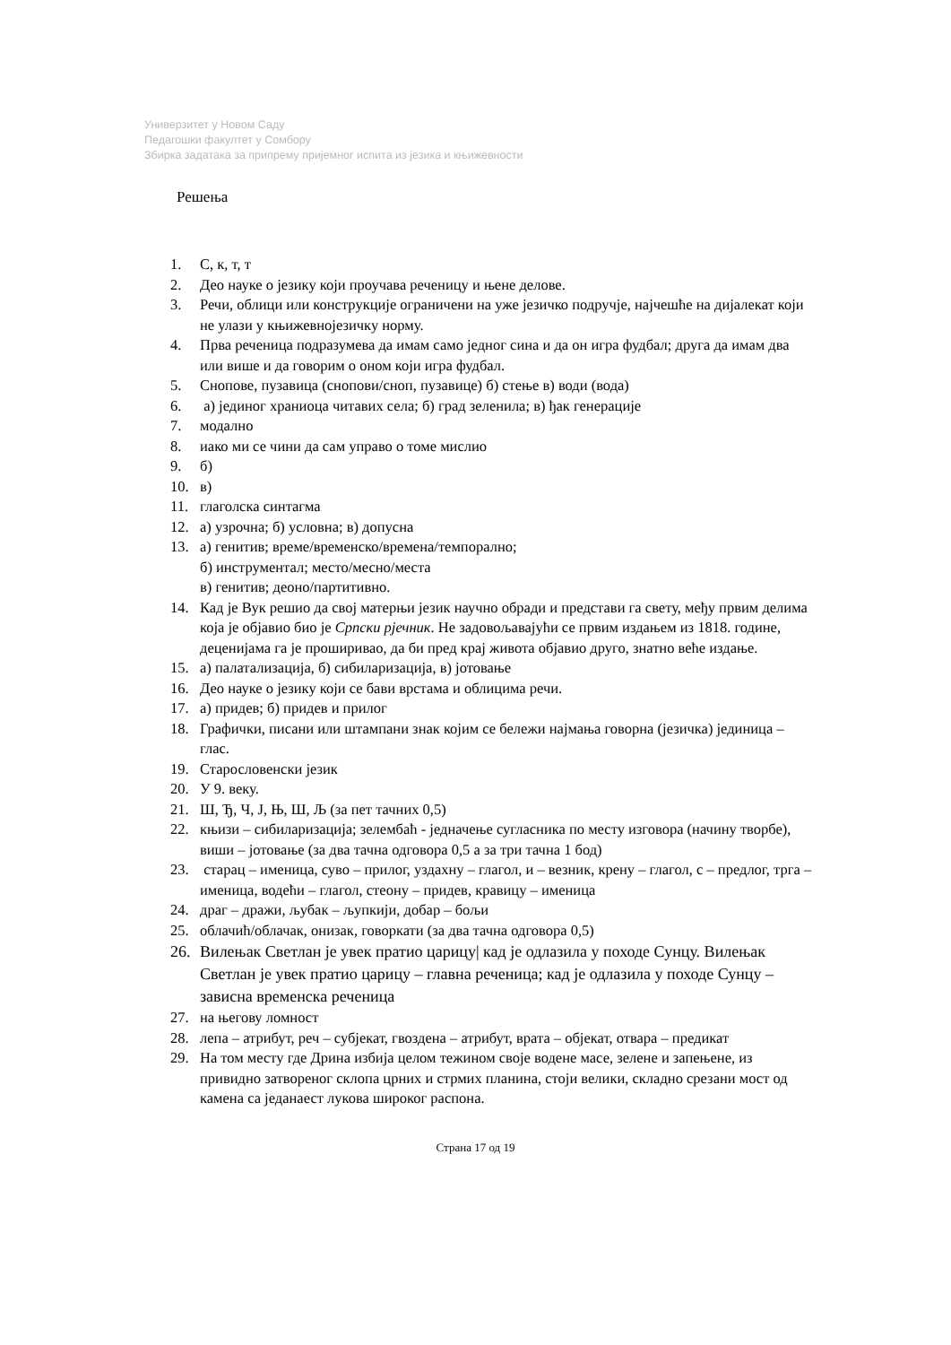Универзитет у Новом Саду
Педагошки факултет у Сомбору
Збирка задатака за припрему пријемног испита из језика и књижевности
Решења
1. С, к, т, т
2. Део науке о језику који проучава реченицу и њене делове.
3. Речи, облици или конструкције ограничени на уже језичко подручје, најчешће на дијалекат који не улази у књижевнојезичку норму.
4. Прва реченица подразумева да имам само једног сина и да он игра фудбал; друга да имам два или више и да говорим о оном који игра фудбал.
5. Снопове, пузавица (снопови/сноп, пузавице) б) стење в) води (вода)
6. а) јединог храниоца читавих села; б) град зеленила; в) ђак генерације
7. модално
8. иако ми се чини да сам управо о томе мислио
9. б)
10. в)
11. глаголска синтагма
12. а) узрочна; б) условна; в) допусна
13. а) генитив; време/временско/времена/темпорално;
б) инструментал; место/месно/места
в) генитив; деоно/партитивно.
14. Кад је Вук решио да свој матерњи језик научно обради и представи га свету, међу првим делима која је објавио био је Српски рјечник. Не задовољавајући се првим издањем из 1818. године, деценијама га је проширивао, да би пред крај живота објавио друго, знатно веће издање.
15. а) палатализација, б) сибиларизација, в) јотовање
16. Део науке о језику који се бави врстама и облицима речи.
17. а) придев; б) придев и прилог
18. Графички, писани или штампани знак којим се бележи најмања говорна (језичка) јединица – глас.
19. Старословенски језик
20. У 9. веку.
21. Ш, Ђ, Ч, Ј, Њ, Ш, Љ (за пет тачних 0,5)
22. књизи – сибиларизација; зелембаћ - једначење сугласника по месту изговора (начину творбе), виши – јотовање (за два тачна одговора 0,5 а за три тачна 1 бод)
23. старац – именица, суво – прилог, уздахну – глагол, и – везник, крену – глагол, с – предлог, трга – именица, водећи – глагол, стеону – придев, кравицу – именица
24. драг – дражи, љубак – љупкији, добар – бољи
25. облачић/облачак, онизак, говоркати (за два тачна одговора 0,5)
26. Вилењак Светлан је увек пратио царицу| кад је одлазила у походе Сунцу. Вилењак Светлан је увек пратио царицу – главна реченица; кад је одлазила у походе Сунцу – зависна временска реченица
27. на његову ломност
28. лепа – атрибут, реч – субјекат, гвоздена – атрибут, врата – објекат, отвара – предикат
29. На том месту где Дрина избија целом тежином своје водене масе, зелене и запењене, из привидно затвореног склопа црних и стрмих планина, стоји велики, складно срезани мост од камена са једанаест лукова широког распона.
Страна 17 од 19